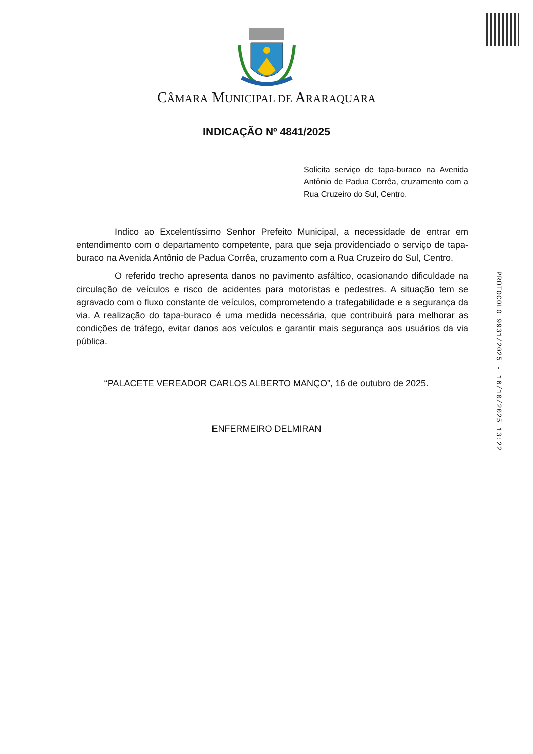CÂMARA MUNICIPAL DE ARARAQUARA
INDICAÇÃO Nº 4841/2025
Solicita serviço de tapa-buraco na Avenida Antônio de Padua Corrêa, cruzamento com a Rua Cruzeiro do Sul, Centro.
Indico ao Excelentíssimo Senhor Prefeito Municipal, a necessidade de entrar em entendimento com o departamento competente, para que seja providenciado o serviço de tapa-buraco na Avenida Antônio de Padua Corrêa, cruzamento com a Rua Cruzeiro do Sul, Centro.
O referido trecho apresenta danos no pavimento asfáltico, ocasionando dificuldade na circulação de veículos e risco de acidentes para motoristas e pedestres. A situação tem se agravado com o fluxo constante de veículos, comprometendo a trafegabilidade e a segurança da via. A realização do tapa-buraco é uma medida necessária, que contribuirá para melhorar as condições de tráfego, evitar danos aos veículos e garantir mais segurança aos usuários da via pública.
“PALACETE VEREADOR CARLOS ALBERTO MANÇO”, 16 de outubro de 2025.
ENFERMEIRO DELMIRAN
PROTOCOLO 9931/2025 - 16/10/2025 13:22